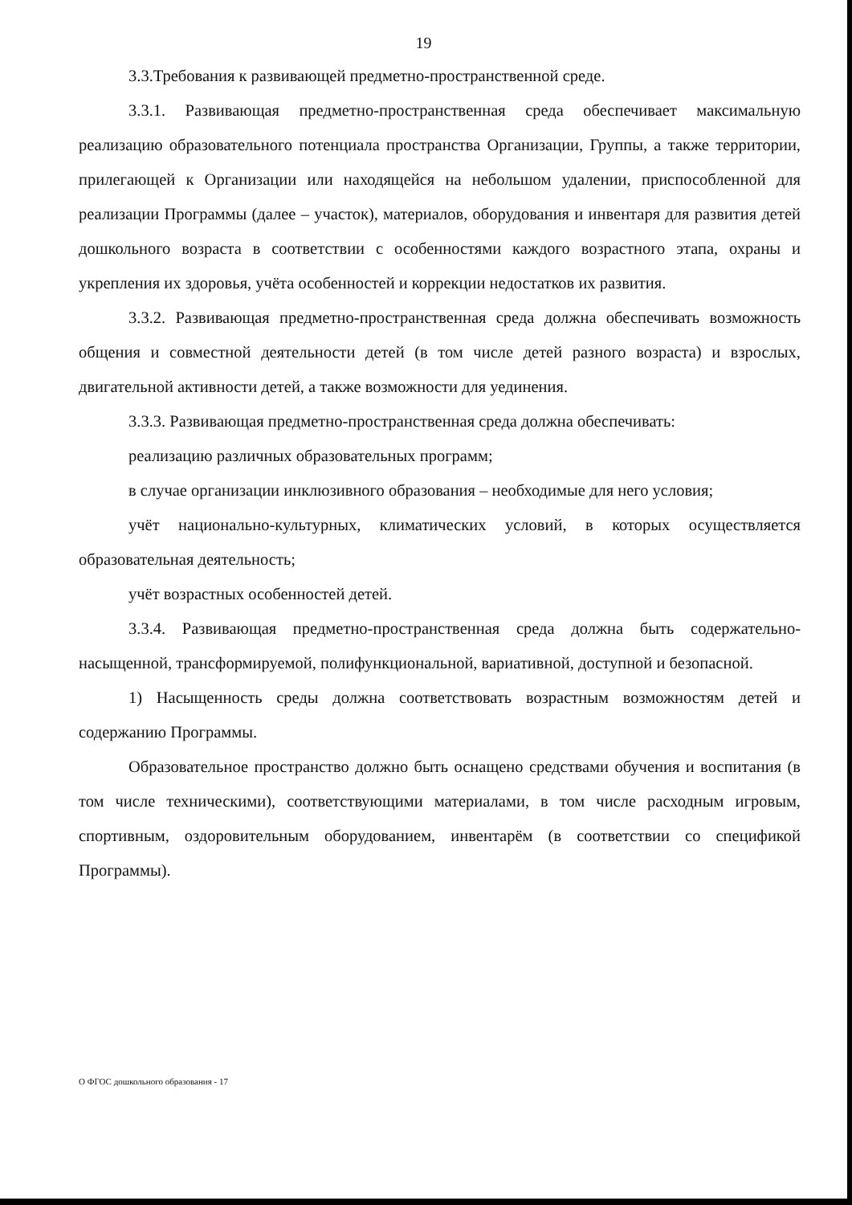19
3.3.Требования к развивающей предметно-пространственной среде.
3.3.1. Развивающая предметно-пространственная среда обеспечивает максимальную реализацию образовательного потенциала пространства Организации, Группы, а также территории, прилегающей к Организации или находящейся на небольшом удалении, приспособленной для реализации Программы (далее – участок), материалов, оборудования и инвентаря для развития детей дошкольного возраста в соответствии с особенностями каждого возрастного этапа, охраны и укрепления их здоровья, учёта особенностей и коррекции недостатков их развития.
3.3.2. Развивающая предметно-пространственная среда должна обеспечивать возможность общения и совместной деятельности детей (в том числе детей разного возраста) и взрослых, двигательной активности детей, а также возможности для уединения.
3.3.3. Развивающая предметно-пространственная среда должна обеспечивать:
реализацию различных образовательных программ;
в случае организации инклюзивного образования – необходимые для него условия;
учёт национально-культурных, климатических условий, в которых осуществляется образовательная деятельность;
учёт возрастных особенностей детей.
3.3.4. Развивающая предметно-пространственная среда должна быть содержательно-насыщенной, трансформируемой, полифункциональной, вариативной, доступной и безопасной.
1) Насыщенность среды должна соответствовать возрастным возможностям детей и содержанию Программы.
Образовательное пространство должно быть оснащено средствами обучения и воспитания (в том числе техническими), соответствующими материалами, в том числе расходным игровым, спортивным, оздоровительным оборудованием, инвентарём (в соответствии со спецификой Программы).
О ФГОС дошкольного образования - 17